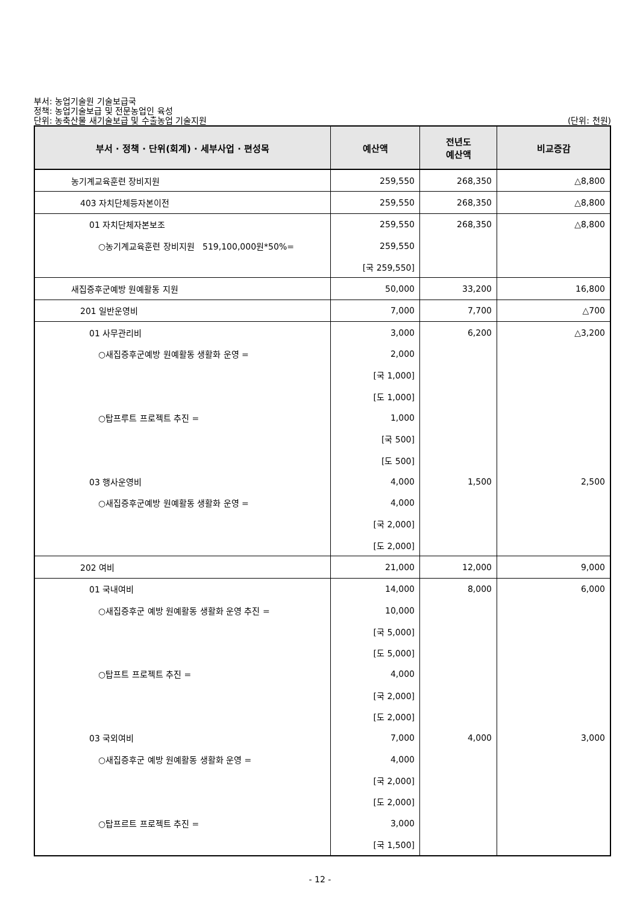부서: 농업기술원 기술보급국
정책: 농업기술보급 및 전문농업인 육성
단위: 농축산물 새기술보급 및 수출농업 기술지원 (단위: 천원)
| 부서 · 정책 · 단위(회계) · 세부사업 · 편성목 | 예산액 | 전년도 예산액 | 비교증감 |
| --- | --- | --- | --- |
| 농기계교육훈련 장비지원 | 259,550 | 268,350 | △8,800 |
| 403 자치단체등자본이전 | 259,550 | 268,350 | △8,800 |
| 01 자치단체자본보조 | 259,550 | 268,350 | △8,800 |
| ○농기계교육훈련 장비지원 519,100,000원*50%= | 259,550 | | |
| | [국 259,550] | | |
| 새집증후군예방 원예활동 지원 | 50,000 | 33,200 | 16,800 |
| 201 일반운영비 | 7,000 | 7,700 | △700 |
| 01 사무관리비 | 3,000 | 6,200 | △3,200 |
| ○새집증후군예방 원예활동 생활화 운영 = | 2,000 | | |
| | [국 1,000] | | |
| | [도 1,000] | | |
| ○탑프루트 프로젝트 추진 = | 1,000 | | |
| | [국 500] | | |
| | [도 500] | | |
| 03 행사운영비 | 4,000 | 1,500 | 2,500 |
| ○새집증후군예방 원예활동 생활화 운영 = | 4,000 | | |
| | [국 2,000] | | |
| | [도 2,000] | | |
| 202 여비 | 21,000 | 12,000 | 9,000 |
| 01 국내여비 | 14,000 | 8,000 | 6,000 |
| ○새집증후군 예방 원예활동 생활화 운영 추진 = | 10,000 | | |
| | [국 5,000] | | |
| | [도 5,000] | | |
| ○탑프트 프로젝트 추진 = | 4,000 | | |
| | [국 2,000] | | |
| | [도 2,000] | | |
| 03 국외여비 | 7,000 | 4,000 | 3,000 |
| ○새집증후군 예방 원예활동 생활화 운영 = | 4,000 | | |
| | [국 2,000] | | |
| | [도 2,000] | | |
| ○탑프르트 프로젝트 추진 = | 3,000 | | |
| | [국 1,500] | | |
- 12 -